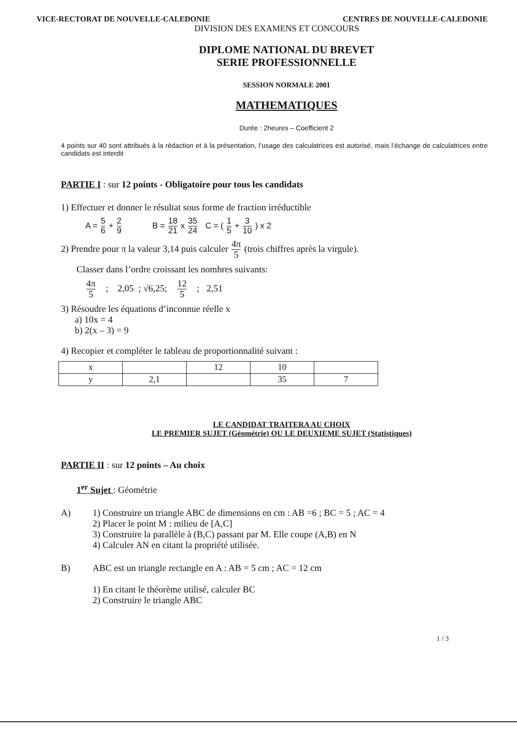VICE-RECTORAT DE NOUVELLE-CALEDONIE CENTRES DE NOUVELLE-CALEDONIE
DIVISION DES EXAMENS ET CONCOURS
DIPLOME NATIONAL DU BREVET
SERIE PROFESSIONNELLE
SESSION NORMALE 2001
MATHEMATIQUES
Durée : 2heures – Coefficient 2
4 points sur 40 sont attribués à la rédaction et à la présentation, l’usage des calculatrices est autorisé, mais l’échange de calculatrices entre candidats est interdit
PARTIE I : sur 12 points - Obligatoire pour tous les candidats
1) Effectuer et donner le résultat sous forme de fraction irréductible
A = 5 6 + 2 9 B = 18 21 x 35 24 C = ( 1 5 + 3 10 ) x 2
2) Prendre pour π la valeur 3,14 puis calculer 4π 5 (trois chiffres après la virgule).
Classer dans l’ordre croissant les nombres suivants:
4π 5 ; 2,05 ; √6,25; 12 5 ; 2,51
3) Résoudre les équations d’inconnue réelle x
a) 10x = 4
b) 2(x – 3) = 9
4) Recopier et compléter le tableau de proportionnalité suivant :
| x | | 12 | 10 | |
| y | 2,1 | | 35 | 7 |
LE CANDIDAT TRAITERA AU CHOIX
LE PREMIER SUJET (Géométrie) OU LE DEUXIEME SUJET (Statistiques)
PARTIE II : sur 12 points – Au choix
1<sup>er</sup> Sujet : Géométrie
A) 1) Construire un triangle ABC de dimensions en cm : AB =6 ; BC = 5 ; AC = 4
2) Placer le point M : milieu de [A,C]
3) Construire la parallèle à (B,C) passant par M. Elle coupe (A,B) en N
4) Calculer AN en citant la propriété utilisée.
B) ABC est un triangle rectangle en A : AB = 5 cm ; AC = 12 cm
1) En citant le théorème utilisé, calculer BC
2) Construire le triangle ABC
1 / 3